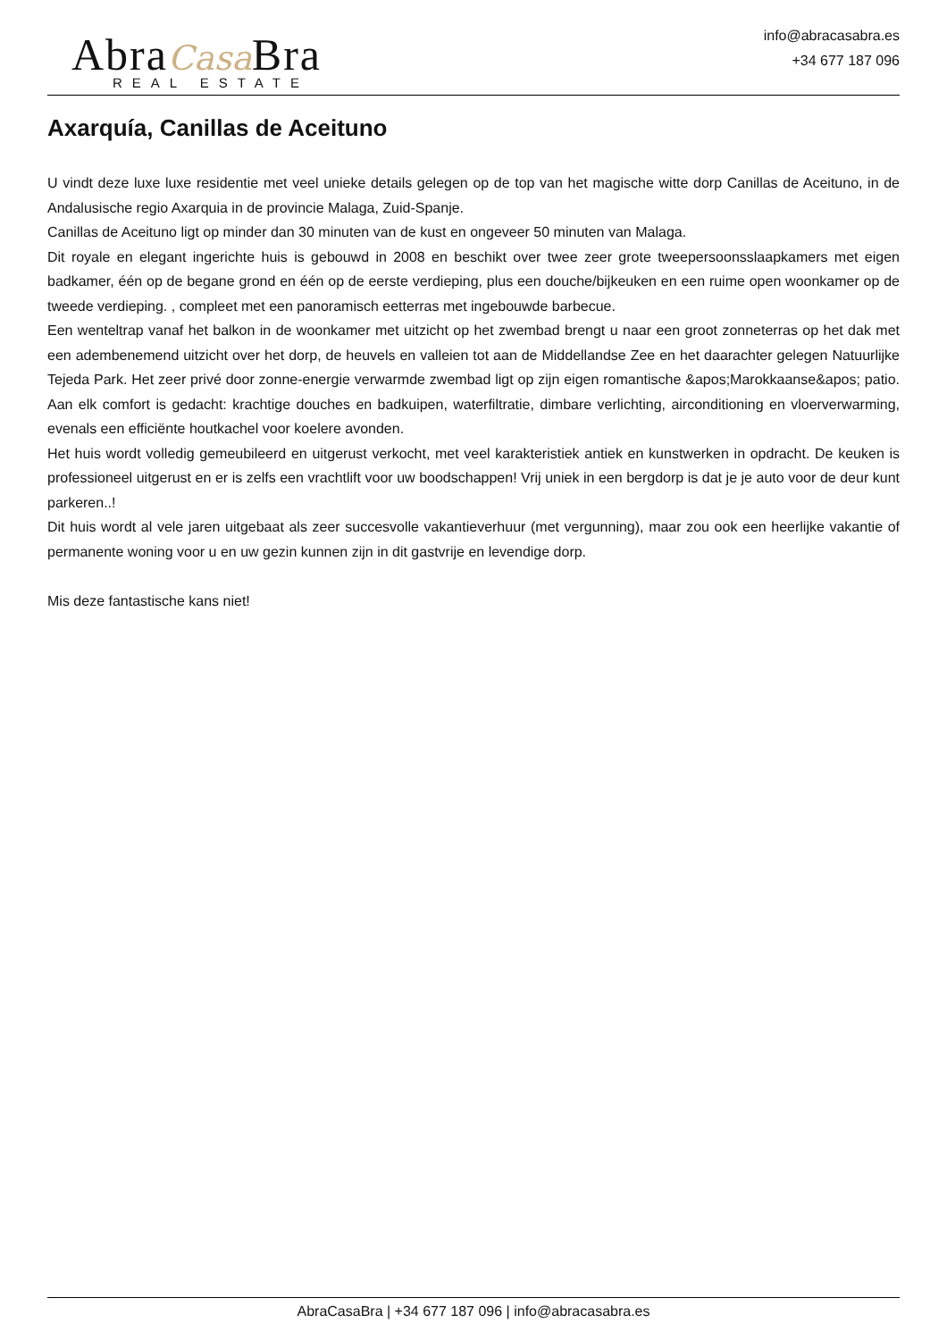Abra Casa Bra
REAL ESTATE
info@abracasabra.es
+34 677 187 096
Axarquía, Canillas de Aceituno
U vindt deze luxe luxe residentie met veel unieke details gelegen op de top van het magische witte dorp Canillas de Aceituno, in de Andalusische regio Axarquia in de provincie Malaga, Zuid-Spanje.
Canillas de Aceituno ligt op minder dan 30 minuten van de kust en ongeveer 50 minuten van Malaga.
Dit royale en elegant ingerichte huis is gebouwd in 2008 en beschikt over twee zeer grote tweepersoonsslaapkamers met eigen badkamer, één op de begane grond en één op de eerste verdieping, plus een douche/bijkeuken en een ruime open woonkamer op de tweede verdieping. , compleet met een panoramisch eetterras met ingebouwde barbecue.
Een wenteltrap vanaf het balkon in de woonkamer met uitzicht op het zwembad brengt u naar een groot zonneterras op het dak met een adembenemend uitzicht over het dorp, de heuvels en valleien tot aan de Middellandse Zee en het daarachter gelegen Natuurlijke Tejeda Park. Het zeer privé door zonne-energie verwarmde zwembad ligt op zijn eigen romantische &apos;Marokkaanse&apos; patio. Aan elk comfort is gedacht: krachtige douches en badkuipen, waterfiltratie, dimbare verlichting, airconditioning en vloerverwarming, evenals een efficiënte houtkachel voor koelere avonden.
Het huis wordt volledig gemeubileerd en uitgerust verkocht, met veel karakteristiek antiek en kunstwerken in opdracht. De keuken is professioneel uitgerust en er is zelfs een vrachtlift voor uw boodschappen! Vrij uniek in een bergdorp is dat je je auto voor de deur kunt parkeren..!
Dit huis wordt al vele jaren uitgebaat als zeer succesvolle vakantieverhuur (met vergunning), maar zou ook een heerlijke vakantie of permanente woning voor u en uw gezin kunnen zijn in dit gastvrije en levendige dorp.
Mis deze fantastische kans niet!
AbraCasaBra | +34 677 187 096 | info@abracasabra.es